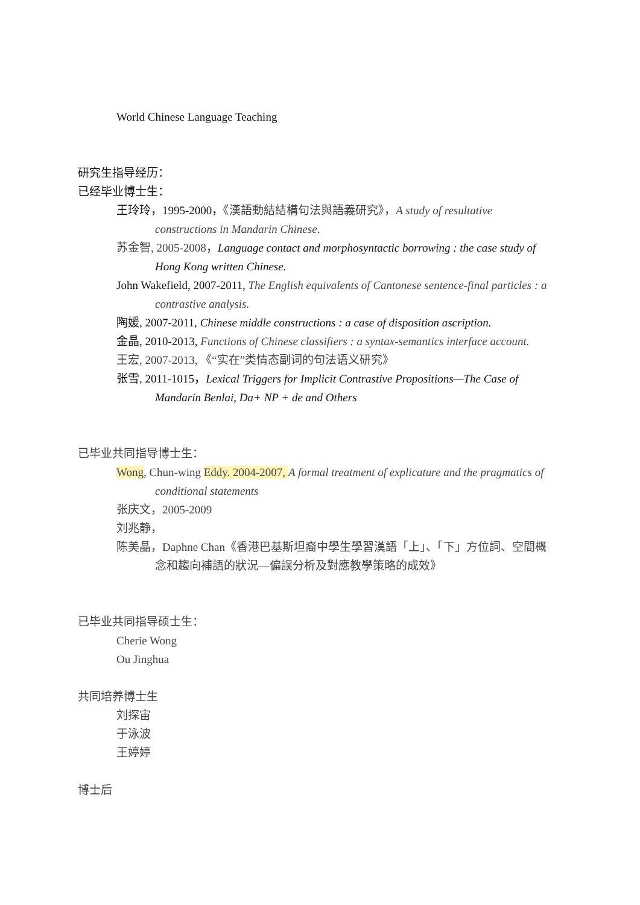World Chinese Language Teaching
研究生指导经历：
已经毕业博士生：
王玲玲，1995-2000，《漢語動結結構句法與語義研究》，A study of resultative constructions in Mandarin Chinese.
苏金智, 2005-2008，Language contact and morphosyntactic borrowing : the case study of Hong Kong written Chinese.
John Wakefield, 2007-2011, The English equivalents of Cantonese sentence-final particles : a contrastive analysis.
陶媛, 2007-2011, Chinese middle constructions : a case of disposition ascription.
金晶, 2010-2013, Functions of Chinese classifiers : a syntax-semantics interface account.
王宏, 2007-2013, 《“实在”类情态副词的句法语义研究》
张雪, 2011-1015，Lexical Triggers for Implicit Contrastive Propositions—The Case of Mandarin Benlai, Da+ NP + de and Others
已毕业共同指导博士生：
Wong, Chun-wing Eddy. 2004-2007, A formal treatment of explicature and the pragmatics of conditional statements
张庆文，2005-2009
刘兆静，
陈美晶，Daphne Chan《香港巴基斯坦裔中學生學習漢語「上」、「下」方位詞、空間概念和趨向補語的狀況—偏誤分析及對應教學策略的成效》
已毕业共同指导硕士生：
Cherie Wong
Ou Jinghua
共同培养博士生
刘探宙
于泳波
王婷婷
博士后